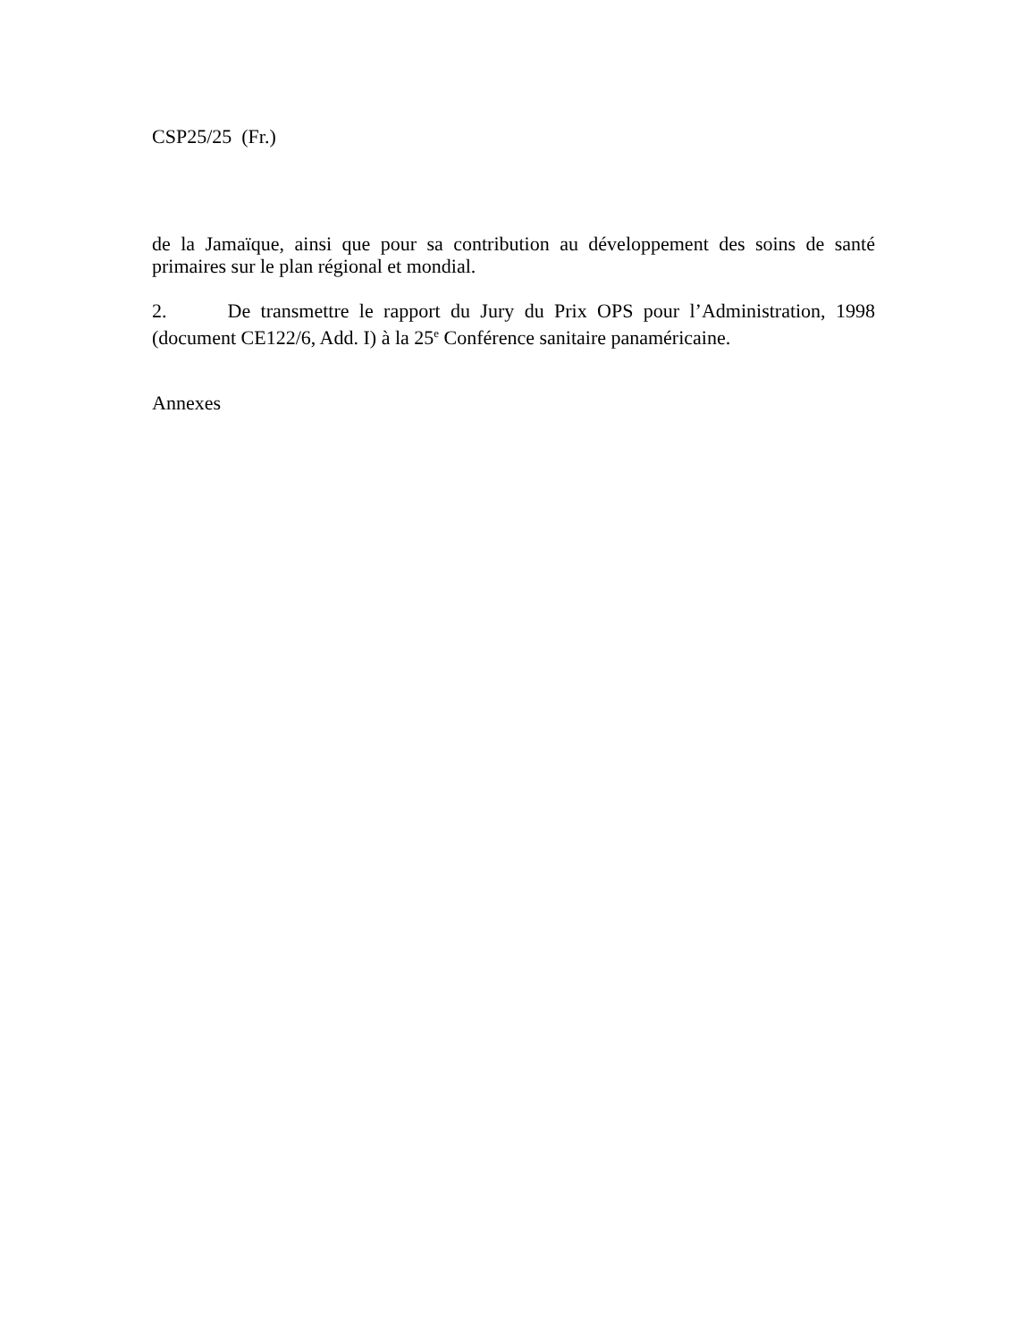CSP25/25 (Fr.)
de la Jamaïque, ainsi que pour sa contribution au développement des soins de santé primaires sur le plan régional et mondial.
2. De transmettre le rapport du Jury du Prix OPS pour l’Administration, 1998 (document CE122/6, Add. I) à la 25<sup>e</sup> Conférence sanitaire panaméricaine.
Annexes